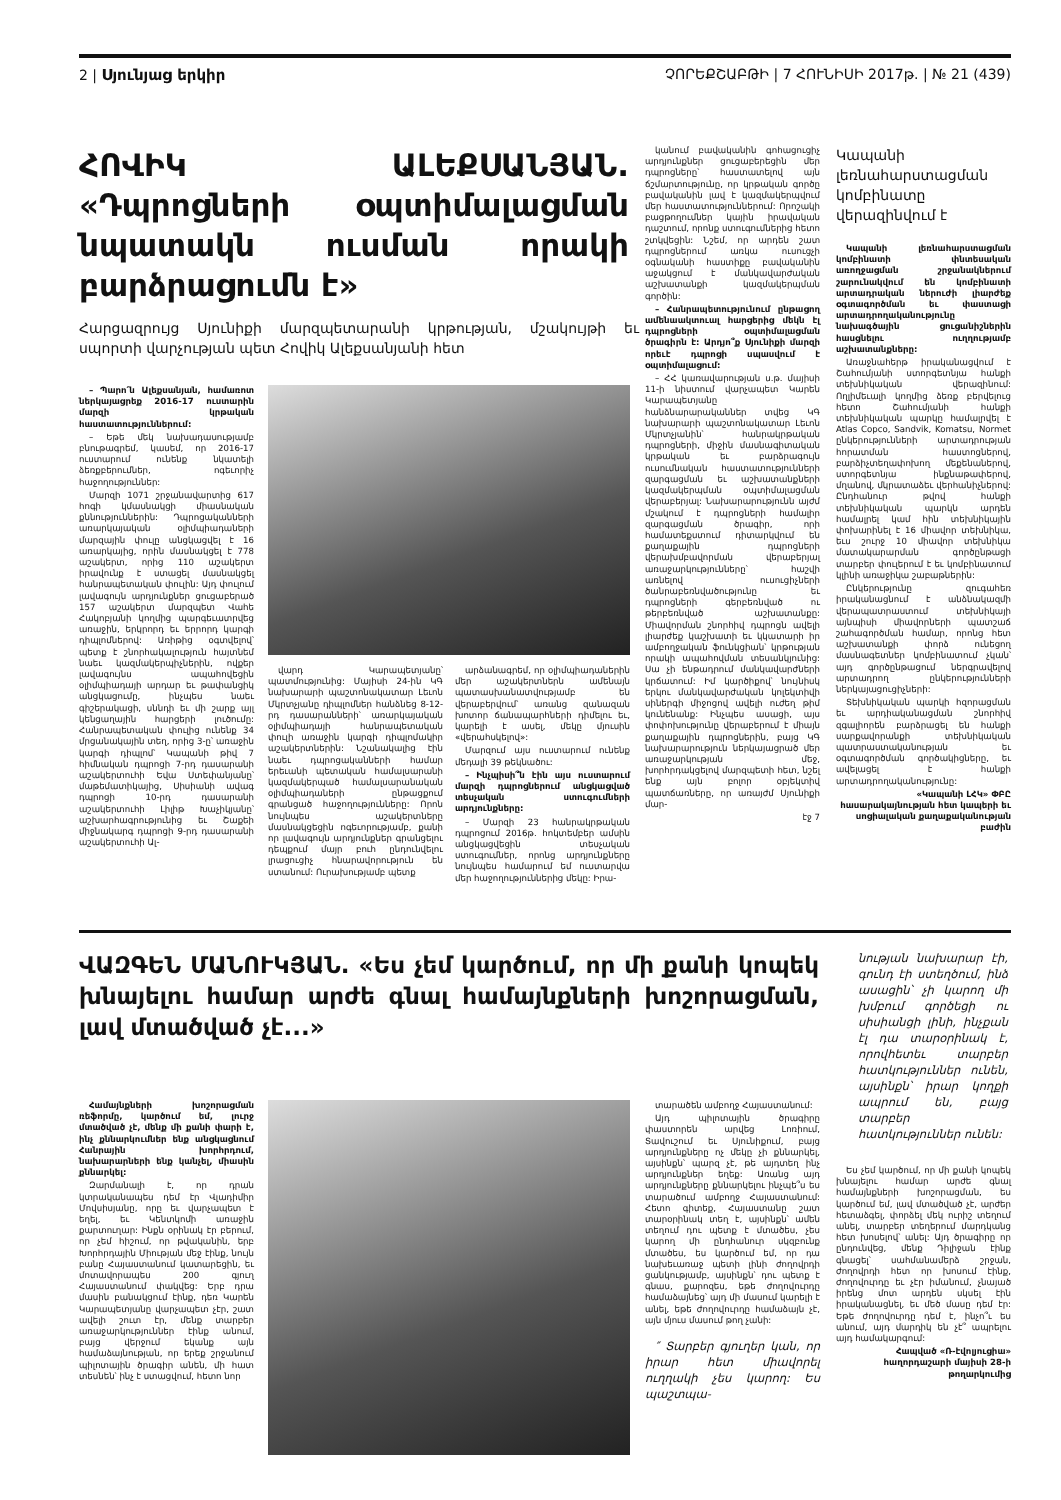2 | Սյունյաց երկիր ՉՈՐԵՔՇԱԲԹԻ | 7 ՀՈՒՆԻՍԻ 2017թ. | № 21 (439)
ՀՈՎԻԿ ԱԼԵՔՍԱՆՅԱՆ. «Դպրոցների օպտիմալացման նպատակն ուսման որակի բարձրացումն է»
Հարցազրույց Սյունիքի մարզպետարանի կրթության, մշակույթի եւ սպորտի վարչության պետ Հովիկ Ալեքսանյանի հետ
– Պարո՛ն Ալեքսանյան, համառոտ ներկայացրեք 2016-17 ուստարին մարզի կրթական հաստատություններում:
– Եթե մեկ նախադասությամբ բնութագրեմ, կասեմ, որ 2016-17 ուստարում ունենք նկատելի ձեռքբերումներ, ոգեւորիչ հաջողություններ:
Մարզի 1071 շրջանավարտից 617 հոգի կմասնակցի միասնական քննություններին: Դպրոցականների առարկայական օլիմպիադաների մարզային փուլը անցկացվել է 16 առարկայից, որին մասնակցել է 778 աշակերտ, որից 110 աշակերտ իրավունք է ստացել մասնակցել հանրապետական փուլին: Այդ փուլում լավագույն արդյունքներ ցուցաբերած 157 աշակերտ մարզպետ Վահե Հակոբյանի կողմից պարգեւատրվեց առաջին, երկրորդ եւ երրորդ կարգի դիպլոմներով: Առիթից օգտվելով՝ պետք է շնորհակալություն հայտնեմ նաեւ կազմակերպիչներին, ովքեր լավագույնս ապահովեցին օլիմպիադայի արդար եւ թափանցիկ անցկացումը, ինչպես նաեւ գիշերակացի, սննդի եւ մի շարք այլ կենցաղային հարցերի լուծումը: Հանրապետական փուլից ունենք 34 մրցանակային տեղ, որից 3-ը՝ առաջին կարգի դիպլոմ՝ Կապանի թիվ 7 հիմնական դպրոցի 7-րդ դասարանի աշակերտուհի Եվա Ստեփանյանը՝ մաթեմատիկայից, Սիսիանի ավագ դպրոցի 10-րդ դասարանի աշակերտուհի Լիլիթ Խաչիկյանը՝ աշխարհագրությունից եւ Շաքեի միջնակարգ դպրոցի 9-րդ դասարանի աշակերտուհի Ալ-
վարդ Կարապետյանը՝ պատմությունից: Մայիսի 24-ին ԿԳ նախարարի պաշտոնակատար Լեւոն Մկրտչյանը դիպլոմներ հանձնեց 8-12-րդ դասարանների՝ առարկայական օլիմպիադայի հանրապետական փուլի առաջին կարգի դիպլոմակիր աշակերտներին: Նշանակալից էին նաեւ դպրոցականների համար երեւանի պետական համալսարանի կազմակերպած համալսարանական օլիմպիադաների ընթացքում գրանցած հաջողությունները: Որոն նույնպես աշակերտները մասնակցեցին ոգեւորությամբ, քանի որ լավագույն արդյունքներ գրանցելու դեպքում մայր բուհ ընդունվելու լրացուցիչ հնարավորություն են ստանում: Ուրախությամբ պետք
արձանագրեմ, որ օլիմպիադաներին մեր աշակերտներն ամենայն պատասխանատվությամբ են վերաբերվում՝ առանց զանազան խոտոր ճանապարհների դիմելու եւ, կարելի է ասել, մեկը մյուսին «վերահսկելով»:
Մարզում այս ուստարում ունենք մեդալի 39 թեկնածու:
– Ինչպիսի՞ն էին այս ուստարում մարզի դպրոցներում անցկացված տեսչական ստուգումների արդյունքները:
– Մարզի 23 հանրակրթական դպրոցում 2016թ. հոկտեմբեր ամսին անցկացվեցին տեսչական ստուգումներ, որոնց արդյունքները նույնպես համարում եմ ուստարվա մեր հաջողություններից մեկը: Իրա-
կանում բավականին գոհացուցիչ արդյունքներ ցուցաբերեցին մեր դպրոցները՝ հաստատելով այն ճշմարտությունը, որ կրթական գործը բավականին լավ է կազմակերպվում մեր հաստատություններում: Որոշակի բացթողումներ կային իրավական դաշտում, որոնք ստուգումներից հետո շտկվեցին: Նշեմ, որ արդեն շատ դպրոցներում առկա ուսուցչի օգնականի հաստիքը բավականին աջակցում է մանկավարժական աշխատանքի կազմակերպման գործին:
– Հանրապետությունում ընթացող ամենաակտուալ հարցերից մեկն էլ դպրոցների օպտիմալացման ծրագիրն է: Արդյո՞ք Սյունիքի մարզի որեւէ դպրոցի սպասվում է օպտիմալացում:
– ՀՀ կառավարության ս.թ. մայիսի 11-ի նիստում վարչապետ Կարեն Կարապետյանը հանձնարարականներ տվեց ԿԳ նախարարի պաշտոնակատար Լեւոն Մկրտչյանին՝ հանրակրթական դպրոցների, միջին մասնագիտական կրթական եւ բարձրագույն ուսումնական հաստատությունների զարգացման եւ աշխատանքների կազմակերպման օպտիմալացման վերաբերյալ: Նախարարությունն այժմ մշակում է դպրոցների համալիր զարգացման ծրագիր, որի համատեքստում դիտարկվում են քաղաքային դպրոցների վերախմբավորման վերաբերյալ առաջարկությունները՝ հաշվի առնելով ուսուցիչների ծանրաբեռնվածությունը եւ դպրոցների գերբեռնված ու թերբեռնված աշխատանքը: Միավորման շնորհիվ դպրոցն ավելի լիարժեք կաշխատի եւ կկատարի իր ամբողջական ֆունկցիան՝ կրթության որակի ապահովման տեսանկյունից: Սա չի ենթադրում մանկավարժների կրճատում: Իմ կարծիքով՝ նույնիսկ երկու մանկավարժական կոլեկտիվի սիներգի միջոցով ավելի ուժեղ թիմ կունենանք: Ինչպես ասացի, այս փոփոխությունը վերաբերում է միայն քաղաքային դպրոցներին, բայց ԿԳ նախարարություն ներկայացրած մեր առաջարկության մեջ, խորհրդակցելով մարզպետի հետ, նշել ենք այն բոլոր օբյեկտիվ պատճառները, որ առայժմ Սյունիքի մար-
էջ 7
Կապանի լեռնահարստացման կոմբինատը վերազինվում է
Կապանի լեռնահարստացման կոմբինատի փնտեսական առողջացման շրջանակներում շարունակվում են կոմբինատի արտադրական ներուժի լիարժեք օգտագործման եւ փաստացի արտադրողականությունը նախագծային ցուցանիշներին հասցնելու ուղղությամբ աշխատանքները:
Առաջնահերթ իրականացվում է Շահումյանի ստորգետնյա հանքի տեխնիկական վերազինում: Ողլիմեւալի կողմից ձեռք բերվելուց հետո Շահումյանի հանքի տեխնիկական պարկը համալրվել է Atlas Copco, Sandvik, Komatsu, Normet ընկերությունների արտադրության հորատման հաստոցներով, բարձիչտեղափոխող մեքենաներով, ստորգետնյա ինքնաթափերով, մղանով, մկրատաձեւ վերհանիչներով: Ընդհանուր թվով հանքի տեխնիկական պարկն արդեն համալրել կամ հին տեխնիկային փոխարինել է 16 միավոր տեխնիկա, եւս շուրջ 10 միավոր տեխնիկա մատակարարման գործընթացի տարբեր փուլերում է եւ կոմբինատում կլինի առաջիկա շաբաթներին:
Ընկերությունը զուգահեռ իրականացնում է անձնակազմի վերապատրաստում տեխնիկայի այնպիսի միավորների պատշաճ շահագործման համար, որոնց հետ աշխատանքի փորձ ունեցող մասնագետներ կոմբինատում չկան՝ այդ գործընթացում ներգրավելով արտադրող ընկերությունների ներկայացուցիչների:
Տեխնիկական պարկի հզորացման եւ արդիականացման շնորհիվ զգալիորեն բարձրացել են հանքի սարքավորանքի տեխնիկական պատրաստականության եւ օգտագործման գործակիցները, եւ ավելացել է հանքի արտադրողականությունը:
«Կապանի ԼՀԿ» ՓԲԸ հասարակայնության հետ կապերի եւ սոցիալական քաղաքականության բաժին
ՎԱԶԳԵՆ ՄԱՆՈՒԿՅԱՆ. «Ես չեմ կարծում, որ մի քանի կոպեկ խնայելու համար արժե գնալ համայնքների խոշորացման, լավ մտածված չէ...»
նության նախարար էի, գունդ էի ստեղծում, ինձ ասացին՝ չի կարող մի խմբում գործեցի ու սիսիանցի լինի, ինչքան էլ դա տարօրինակ է, որովհետեւ տարբեր հատկություններ ունեն, այսինքն՝ իրար կողքի ապրում են, բայց տարբեր հատկություններ ունեն:
Համայնքների խոշորացման ռեֆորմը, կարծում եմ, լուրջ մտածված չէ, մենք մի քանի փարի է, ինչ քննարկումներ ենք անցկացնում Հանրային խորհրդում, նախարարների ենք կանչել, միասին քննարկել:
Զարմանալի է, որ դրան կտրականապես դեմ էր Վլադիմիր Մովսիսյանը, որը եւ վարչապետ է եղել, եւ Կենտկոմի առաջին քարտուղար: Ինքն օրինակ էր բերում, որ չեմ հիշում, որ թվականին, երբ Խորհրդային Միության մեջ էինք, նույն բանը Հայաստանում կատարեցին, եւ մոտավորապես 200 գյուղ Հայաստանում փակվեց: Երբ դրա մասին բանակցում էինք, դեռ Կարեն Կարապետյանը վարչապետ չէր, շատ ավելի շուտ էր, մենք տարբեր առաջարկություններ էինք անում, բայց վերջում եկանք այն համաձայնության, որ երեք շրջանում պիլոտային ծրագիր անեն, մի հատ տեսնեն՝ ինչ է ստացվում, հետո նոր
տարածեն ամբողջ Հայաստանում:
Այդ պիլոտային ծրագիրը փաստորեն արվեց Լոռիում, Տավուշում եւ Սյունիքում, բայց արդյունքները ոչ մեկը չի քննարկել, այսինքն՝ պարզ չէ, թե այդտեղ ինչ արդյունքներ եղեք: Առանց այդ արդյունքները քննարկելու ինչպե՞ս ես տարածում ամբողջ Հայաստանում: Հետո գիտեք, Հայաստանը շատ տարօրինակ տեղ է, այսինքն՝ ամեն տեղում դու պետք է մտածես, չես կարող մի ընդհանուր սկզբունք մտածես, ես կարծում եմ, որ դա նախեւառաջ պետի լինի ժողովրդի ցանկությամբ, այսինքն՝ դու պետք է գնաս, քարոզես, եթե ժողովուրդը համաձայնեց՝ այդ մի մասում կարելի է անել, եթե ժողովուրդը համաձայն չէ, այն մյուս մասում թող չանի:
″ Տարբեր գյուղեր կան, որ իրար հետ միավորել ուղղակի չես կարող: Ես պաշտպա-
Ես չեմ կարծում, որ մի քանի կոպեկ խնայելու համար արժե գնալ համայնքների խոշորացման, ես կարծում եմ, լավ մտածված չէ, արժեր հետաձգել, փորձել մեկ ուրիշ տեղում անել, տարբեր տեղերում մարդկանց հետ խոսելով՝ անել: Այդ ծրագիրը որ ընդունվեց, մենք Դիլիջան էինք գնացել՝ սահմանամերձ շրջան, ժողովրդի հետ որ խոսում էինք, ժողովուրդը եւ չէր իմանում, չնայած իրենց մոտ արդեն սկսել էին իրականացնել, եւ մեծ մասը դեմ էր: Եթե ժողովուրդը դեմ է, ինչո՞ւ ես անում, այդ մարդիկ են չէ՞ ապրելու այդ համակարգում:
Հապված «Ռ-էվոլյուցիա» հաղորդաշարի մայիսի 28-ի թողարկումից